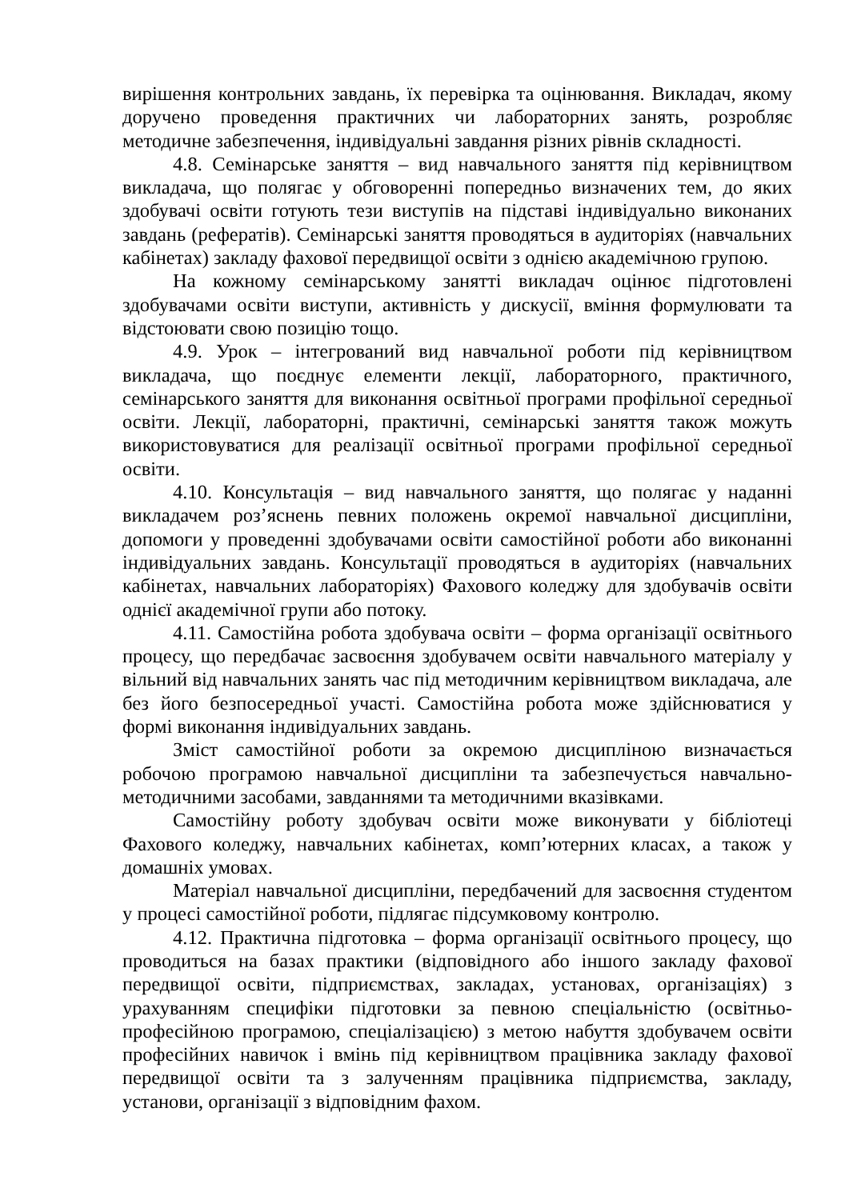вирішення контрольних завдань, їх перевірка та оцінювання. Викладач, якому доручено проведення практичних чи лабораторних занять, розробляє методичне забезпечення, індивідуальні завдання різних рівнів складності.
4.8. Семінарське заняття – вид навчального заняття під керівництвом викладача, що полягає у обговоренні попередньо визначених тем, до яких здобувачі освіти готують тези виступів на підставі індивідуально виконаних завдань (рефератів). Семінарські заняття проводяться в аудиторіях (навчальних кабінетах) закладу фахової передвищої освіти з однією академічною групою.
На кожному семінарському занятті викладач оцінює підготовлені здобувачами освіти виступи, активність у дискусії, вміння формулювати та відстоювати свою позицію тощо.
4.9. Урок – інтегрований вид навчальної роботи під керівництвом викладача, що поєднує елементи лекції, лабораторного, практичного, семінарського заняття для виконання освітньої програми профільної середньої освіти. Лекції, лабораторні, практичні, семінарські заняття також можуть використовуватися для реалізації освітньої програми профільної середньої освіти.
4.10. Консультація – вид навчального заняття, що полягає у наданні викладачем роз’яснень певних положень окремої навчальної дисципліни, допомоги у проведенні здобувачами освіти самостійної роботи або виконанні індивідуальних завдань. Консультації проводяться в аудиторіях (навчальних кабінетах, навчальних лабораторіях) Фахового коледжу для здобувачів освіти однієї академічної групи або потоку.
4.11. Самостійна робота здобувача освіти – форма організації освітнього процесу, що передбачає засвоєння здобувачем освіти навчального матеріалу у вільний від навчальних занять час під методичним керівництвом викладача, але без його безпосередньої участі. Самостійна робота може здійснюватися у формі виконання індивідуальних завдань.
Зміст самостійної роботи за окремою дисципліною визначається робочою програмою навчальної дисципліни та забезпечується навчально-методичними засобами, завданнями та методичними вказівками.
Самостійну роботу здобувач освіти може виконувати у бібліотеці Фахового коледжу, навчальних кабінетах, комп’ютерних класах, а також у домашніх умовах.
Матеріал навчальної дисципліни, передбачений для засвоєння студентом у процесі самостійної роботи, підлягає підсумковому контролю.
4.12. Практична підготовка – форма організації освітнього процесу, що проводиться на базах практики (відповідного або іншого закладу фахової передвищої освіти, підприємствах, закладах, установах, організаціях) з урахуванням специфіки підготовки за певною спеціальністю (освітньо-професійною програмою, спеціалізацією) з метою набуття здобувачем освіти професійних навичок і вмінь під керівництвом працівника закладу фахової передвищої освіти та з залученням працівника підприємства, закладу, установи, організації з відповідним фахом.